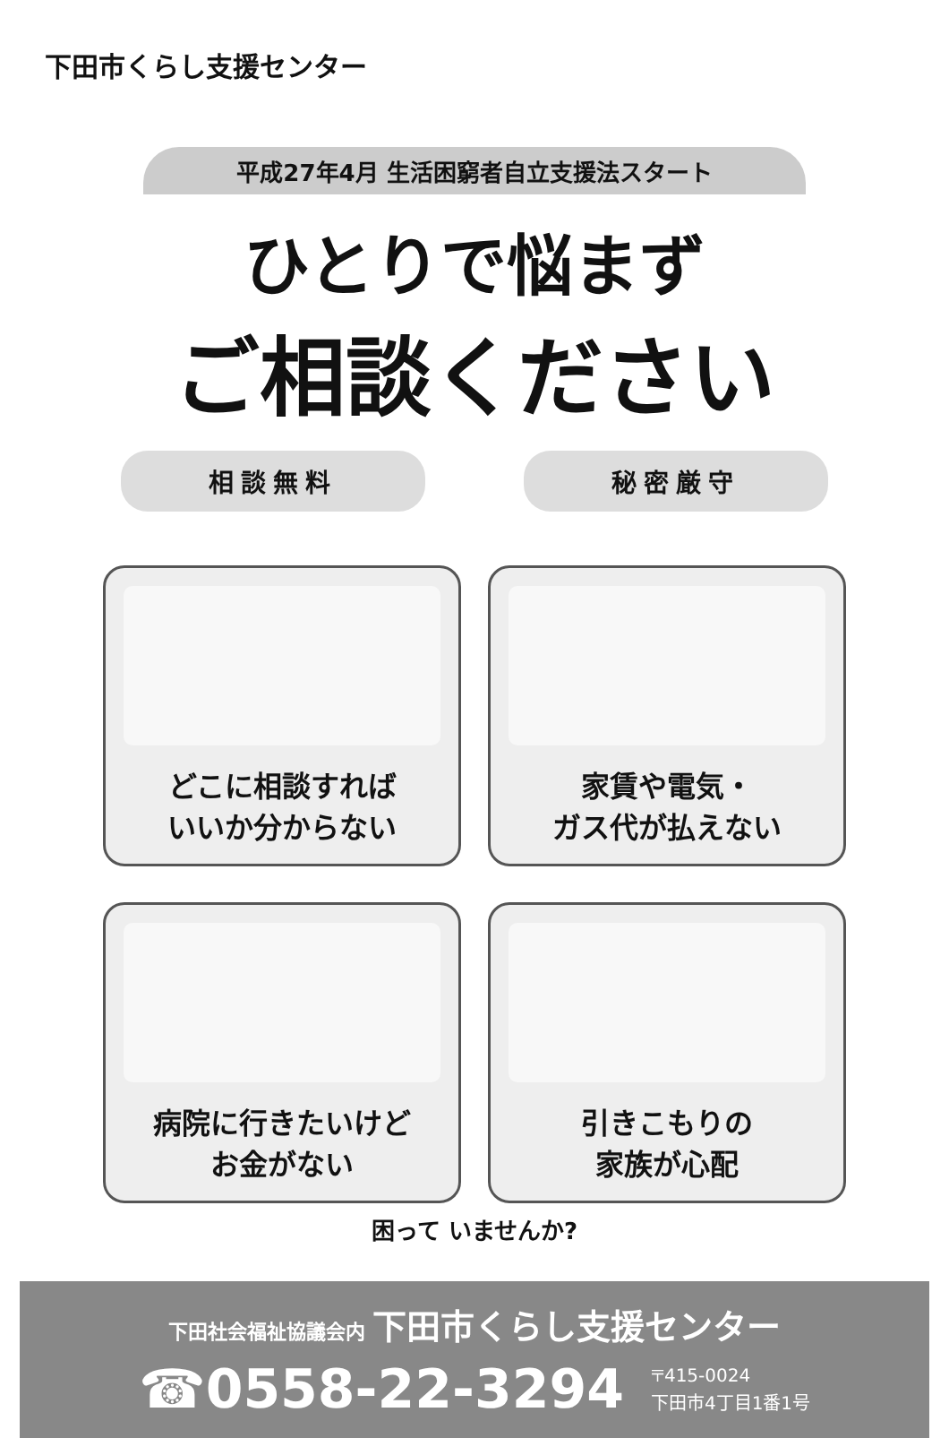下田市くらし支援センター
平成27年4月 生活困窮者自立支援法スタート
ひとりで悩まず
ご相談ください
相談無料 秘密厳守
どこに相談すれば
いいか分からない
家賃や電気・
ガス代が払えない
病院に行きたいけど
お金がない
引きこもりの
家族が心配
困って いませんか?
下田社会福祉協議会内 下田市くらし支援センター
☎0558-22-3294 〒415-0024
下田市4丁目1番1号